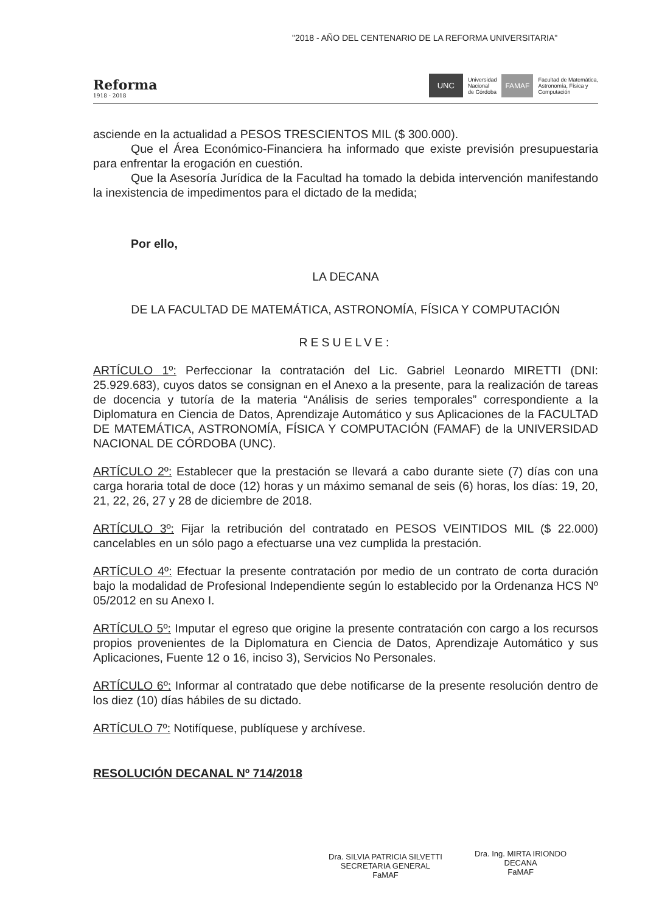"2018 - AÑO DEL CENTENARIO DE LA REFORMA UNIVERSITARIA"
Reforma
1918 - 2018
UNC Universidad
Nacional
de Córdoba FAMAF Facultad de Matemática,
Astronomía, Física y
Computación
asciende en la actualidad a PESOS TRESCIENTOS MIL ($ 300.000).
Que el Área Económico-Financiera ha informado que existe previsión presupuestaria para enfrentar la erogación en cuestión.
Que la Asesoría Jurídica de la Facultad ha tomado la debida intervención manifestando la inexistencia de impedimentos para el dictado de la medida;
Por ello,
LA DECANA
DE LA FACULTAD DE MATEMÁTICA, ASTRONOMÍA, FÍSICA Y COMPUTACIÓN
RESUELVE:
ARTÍCULO 1º: Perfeccionar la contratación del Lic. Gabriel Leonardo MIRETTI (DNI: 25.929.683), cuyos datos se consignan en el Anexo a la presente, para la realización de tareas de docencia y tutoría de la materia “Análisis de series temporales” correspondiente a la Diplomatura en Ciencia de Datos, Aprendizaje Automático y sus Aplicaciones de la FACULTAD DE MATEMÁTICA, ASTRONOMÍA, FÍSICA Y COMPUTACIÓN (FAMAF) de la UNIVERSIDAD NACIONAL DE CÓRDOBA (UNC).
ARTÍCULO 2º: Establecer que la prestación se llevará a cabo durante siete (7) días con una carga horaria total de doce (12) horas y un máximo semanal de seis (6) horas, los días: 19, 20, 21, 22, 26, 27 y 28 de diciembre de 2018.
ARTÍCULO 3º: Fijar la retribución del contratado en PESOS VEINTIDOS MIL ($ 22.000) cancelables en un sólo pago a efectuarse una vez cumplida la prestación.
ARTÍCULO 4º: Efectuar la presente contratación por medio de un contrato de corta duración bajo la modalidad de Profesional Independiente según lo establecido por la Ordenanza HCS Nº 05/2012 en su Anexo I.
ARTÍCULO 5º: Imputar el egreso que origine la presente contratación con cargo a los recursos propios provenientes de la Diplomatura en Ciencia de Datos, Aprendizaje Automático y sus Aplicaciones, Fuente 12 o 16, inciso 3), Servicios No Personales.
ARTÍCULO 6º: Informar al contratado que debe notificarse de la presente resolución dentro de los diez (10) días hábiles de su dictado.
ARTÍCULO 7º: Notifíquese, publíquese y archívese.
RESOLUCIÓN DECANAL Nº 714/2018
Dra. SILVIA PATRICIA SILVETTI
SECRETARIA GENERAL
FaMAF
Dra. Ing. MIRTA IRIONDO
DECANA
FaMAF